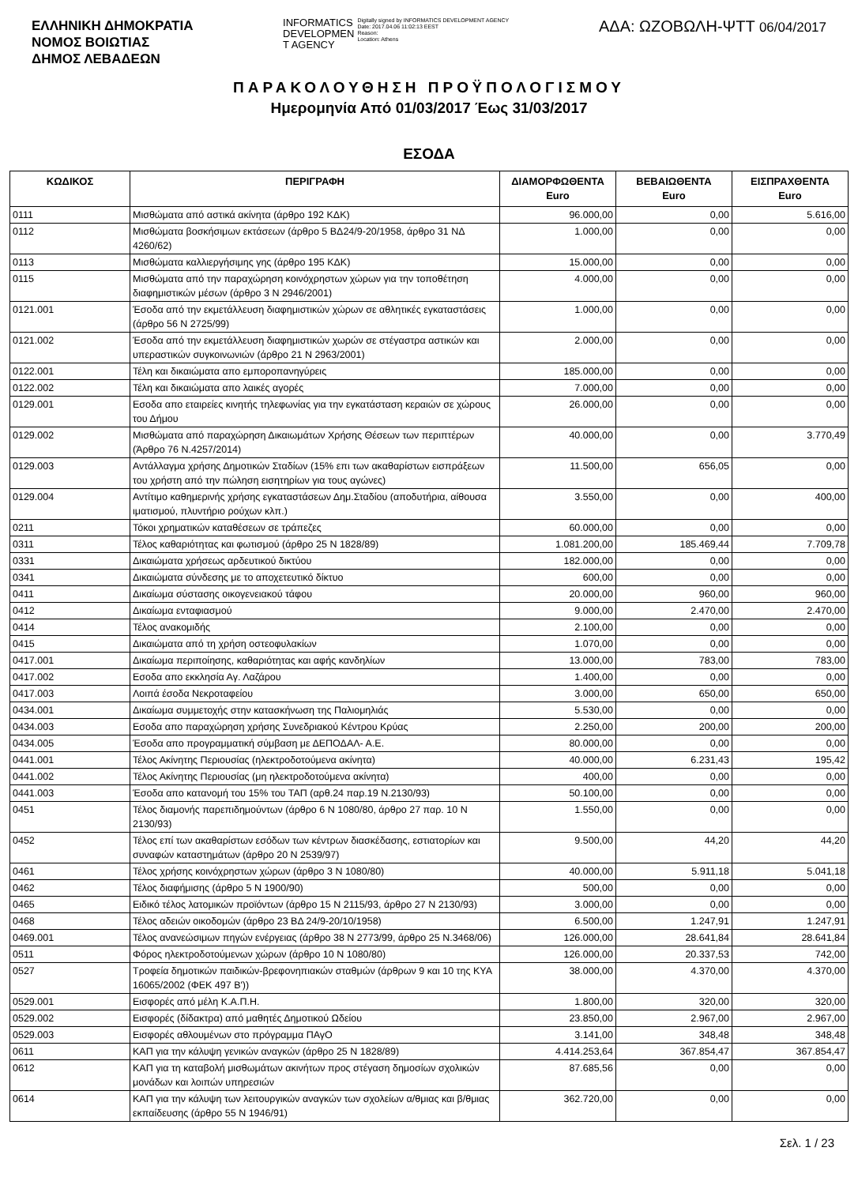ΕΛΛΗΝΙΚΗ ΔΗΜΟΚΡΑΤΙΑ
ΝΟΜΟΣ ΒΟΙΩΤΙΑΣ
ΔΗΜΟΣ ΛΕΒΑΔΕΩΝ
INFORMATICS
DEVELOPMEN
T AGENCY
Digitally signed by INFORMATICS DEVELOPMENT AGENCY
Date: 2017.04.06 11:02:13 EEST
Reason:
Location: Athens
ΑΔΑ: ΩΖΟΒΩΛΗ-ΨΤΤ 06/04/2017
ΠΑΡΑΚΟΛΟΥΘΗΣΗ ΠΡΟΫΠΟΛΟΓΙΣΜΟΥ
Ημερομηνία Από 01/03/2017 Έως 31/03/2017
ΕΣΟΔΑ
| ΚΩΔΙΚΟΣ | ΠΕΡΙΓΡΑΦΗ | ΔΙΑΜΟΡΦΩΘΕΝΤΑ Euro | ΒΕΒΑΙΩΘΕΝΤΑ Euro | ΕΙΣΠΡΑΧΘΕΝΤΑ Euro |
| --- | --- | --- | --- | --- |
| 0111 | Μισθώματα από αστικά ακίνητα (άρθρο 192 ΚΔΚ) | 96.000,00 | 0,00 | 5.616,00 |
| 0112 | Μισθώματα βοσκήσιμων εκτάσεων (άρθρο 5 ΒΔ24/9-20/1958, άρθρο 31 ΝΔ 4260/62) | 1.000,00 | 0,00 | 0,00 |
| 0113 | Μισθώματα καλλιεργήσιμης γης (άρθρο 195 ΚΔΚ) | 15.000,00 | 0,00 | 0,00 |
| 0115 | Μισθώματα από την παραχώρηση κοινόχρηστων χώρων για την τοποθέτηση διαφημιστικών μέσων (άρθρο 3 Ν 2946/2001) | 4.000,00 | 0,00 | 0,00 |
| 0121.001 | Έσοδα από την εκμετάλλευση διαφημιστικών χώρων σε αθλητικές εγκαταστάσεις (άρθρο 56 Ν 2725/99) | 1.000,00 | 0,00 | 0,00 |
| 0121.002 | Έσοδα από την εκμετάλλευση διαφημιστικών χωρών σε στέγαστρα αστικών και υπεραστικών συγκοινωνιών (άρθρο 21 Ν 2963/2001) | 2.000,00 | 0,00 | 0,00 |
| 0122.001 | Τέλη και δικαιώματα απο εμποροπανηγύρεις | 185.000,00 | 0,00 | 0,00 |
| 0122.002 | Τέλη και δικαιώματα απο λαικές αγορές | 7.000,00 | 0,00 | 0,00 |
| 0129.001 | Εσοδα απο εταιρείες κινητής τηλεφωνίας για την εγκατάσταση κεραιών σε χώρους του Δήμου | 26.000,00 | 0,00 | 0,00 |
| 0129.002 | Μισθώματα από παραχώρηση Δικαιωμάτων Χρήσης Θέσεων των περιπτέρων (Άρθρο 76 Ν.4257/2014) | 40.000,00 | 0,00 | 3.770,49 |
| 0129.003 | Αντάλλαγμα χρήσης Δημοτικών Σταδίων (15% επι των ακαθαρίστων εισπράξεων του χρήστη από την πώληση εισητηρίων για τους αγώνες) | 11.500,00 | 656,05 | 0,00 |
| 0129.004 | Αντίτιμο καθημερινής χρήσης εγκαταστάσεων Δημ.Σταδίου (αποδυτήρια, αίθουσα ιματισμού, πλυντήριο ρούχων κλπ.) | 3.550,00 | 0,00 | 400,00 |
| 0211 | Τόκοι χρηματικών καταθέσεων σε τράπεζες | 60.000,00 | 0,00 | 0,00 |
| 0311 | Τέλος καθαριότητας και φωτισμού (άρθρο 25 Ν 1828/89) | 1.081.200,00 | 185.469,44 | 7.709,78 |
| 0331 | Δικαιώματα χρήσεως αρδευτικού δικτύου | 182.000,00 | 0,00 | 0,00 |
| 0341 | Δικαιώματα σύνδεσης με το αποχετευτικό δίκτυο | 600,00 | 0,00 | 0,00 |
| 0411 | Δικαίωμα σύστασης οικογενειακού τάφου | 20.000,00 | 960,00 | 960,00 |
| 0412 | Δικαίωμα ενταφιασμού | 9.000,00 | 2.470,00 | 2.470,00 |
| 0414 | Τέλος ανακομιδής | 2.100,00 | 0,00 | 0,00 |
| 0415 | Δικαιώματα από τη χρήση οστεοφυλακίων | 1.070,00 | 0,00 | 0,00 |
| 0417.001 | Δικαίωμα περιποίησης, καθαριότητας και αφής κανδηλίων | 13.000,00 | 783,00 | 783,00 |
| 0417.002 | Εσοδα απο εκκλησία Αγ. Λαζάρου | 1.400,00 | 0,00 | 0,00 |
| 0417.003 | Λοιπά έσοδα Νεκροταφείου | 3.000,00 | 650,00 | 650,00 |
| 0434.001 | Δικαίωμα συμμετοχής στην κατασκήνωση της Παλιομηλιάς | 5.530,00 | 0,00 | 0,00 |
| 0434.003 | Εσοδα απο παραχώρηση χρήσης Συνεδριακού Κέντρου Κρύας | 2.250,00 | 200,00 | 200,00 |
| 0434.005 | Έσοδα απο προγραμματική σύμβαση με ΔΕΠΟΔΑΛ- Α.Ε. | 80.000,00 | 0,00 | 0,00 |
| 0441.001 | Τέλος Ακίνητης Περιουσίας (ηλεκτροδοτούμενα ακίνητα) | 40.000,00 | 6.231,43 | 195,42 |
| 0441.002 | Τέλος Ακίνητης Περιουσίας (μη ηλεκτροδοτούμενα ακίνητα) | 400,00 | 0,00 | 0,00 |
| 0441.003 | Έσοδα απο κατανομή του 15% του ΤΑΠ (αρθ.24 παρ.19 Ν.2130/93) | 50.100,00 | 0,00 | 0,00 |
| 0451 | Τέλος διαμονής παρεπιδημούντων (άρθρο 6 Ν 1080/80, άρθρο 27 παρ. 10 Ν 2130/93) | 1.550,00 | 0,00 | 0,00 |
| 0452 | Τέλος επί των ακαθαρίστων εσόδων των κέντρων διασκέδασης, εστιατορίων και συναφών καταστημάτων (άρθρο 20 Ν 2539/97) | 9.500,00 | 44,20 | 44,20 |
| 0461 | Τέλος χρήσης κοινόχρηστων χώρων (άρθρο 3 Ν 1080/80) | 40.000,00 | 5.911,18 | 5.041,18 |
| 0462 | Τέλος διαφήμισης (άρθρο 5 Ν 1900/90) | 500,00 | 0,00 | 0,00 |
| 0465 | Ειδικό τέλος λατομικών προϊόντων (άρθρο 15 Ν 2115/93, άρθρο 27 Ν 2130/93) | 3.000,00 | 0,00 | 0,00 |
| 0468 | Τέλος αδειών οικοδομών (άρθρο 23 ΒΔ 24/9-20/10/1958) | 6.500,00 | 1.247,91 | 1.247,91 |
| 0469.001 | Τέλος ανανεώσιμων πηγών ενέργειας (άρθρο 38 Ν 2773/99, άρθρο 25 Ν.3468/06) | 126.000,00 | 28.641,84 | 28.641,84 |
| 0511 | Φόρος ηλεκτροδοτούμενων χώρων (άρθρο 10 Ν 1080/80) | 126.000,00 | 20.337,53 | 742,00 |
| 0527 | Τροφεία δημοτικών παιδικών-βρεφονηπιακών σταθμών (άρθρων 9 και 10 της ΚΥΑ 16065/2002 (ΦΕΚ 497 Β')) | 38.000,00 | 4.370,00 | 4.370,00 |
| 0529.001 | Εισφορές από μέλη Κ.Α.Π.Η. | 1.800,00 | 320,00 | 320,00 |
| 0529.002 | Εισφορές (δίδακτρα) από μαθητές Δημοτικού Ωδείου | 23.850,00 | 2.967,00 | 2.967,00 |
| 0529.003 | Εισφορές αθλουμένων στο πρόγραμμα ΠΑγΟ | 3.141,00 | 348,48 | 348,48 |
| 0611 | ΚΑΠ για την κάλυψη γενικών αναγκών (άρθρο 25 Ν 1828/89) | 4.414.253,64 | 367.854,47 | 367.854,47 |
| 0612 | ΚΑΠ για τη καταβολή μισθωμάτων ακινήτων προς στέγαση δημοσίων σχολικών μονάδων και λοιπών υπηρεσιών | 87.685,56 | 0,00 | 0,00 |
| 0614 | ΚΑΠ για την κάλυψη των λειτουργικών αναγκών των σχολείων α/θμιας και β/θμιας εκπαίδευσης (άρθρο 55 Ν 1946/91) | 362.720,00 | 0,00 | 0,00 |
Σελ. 1 / 23